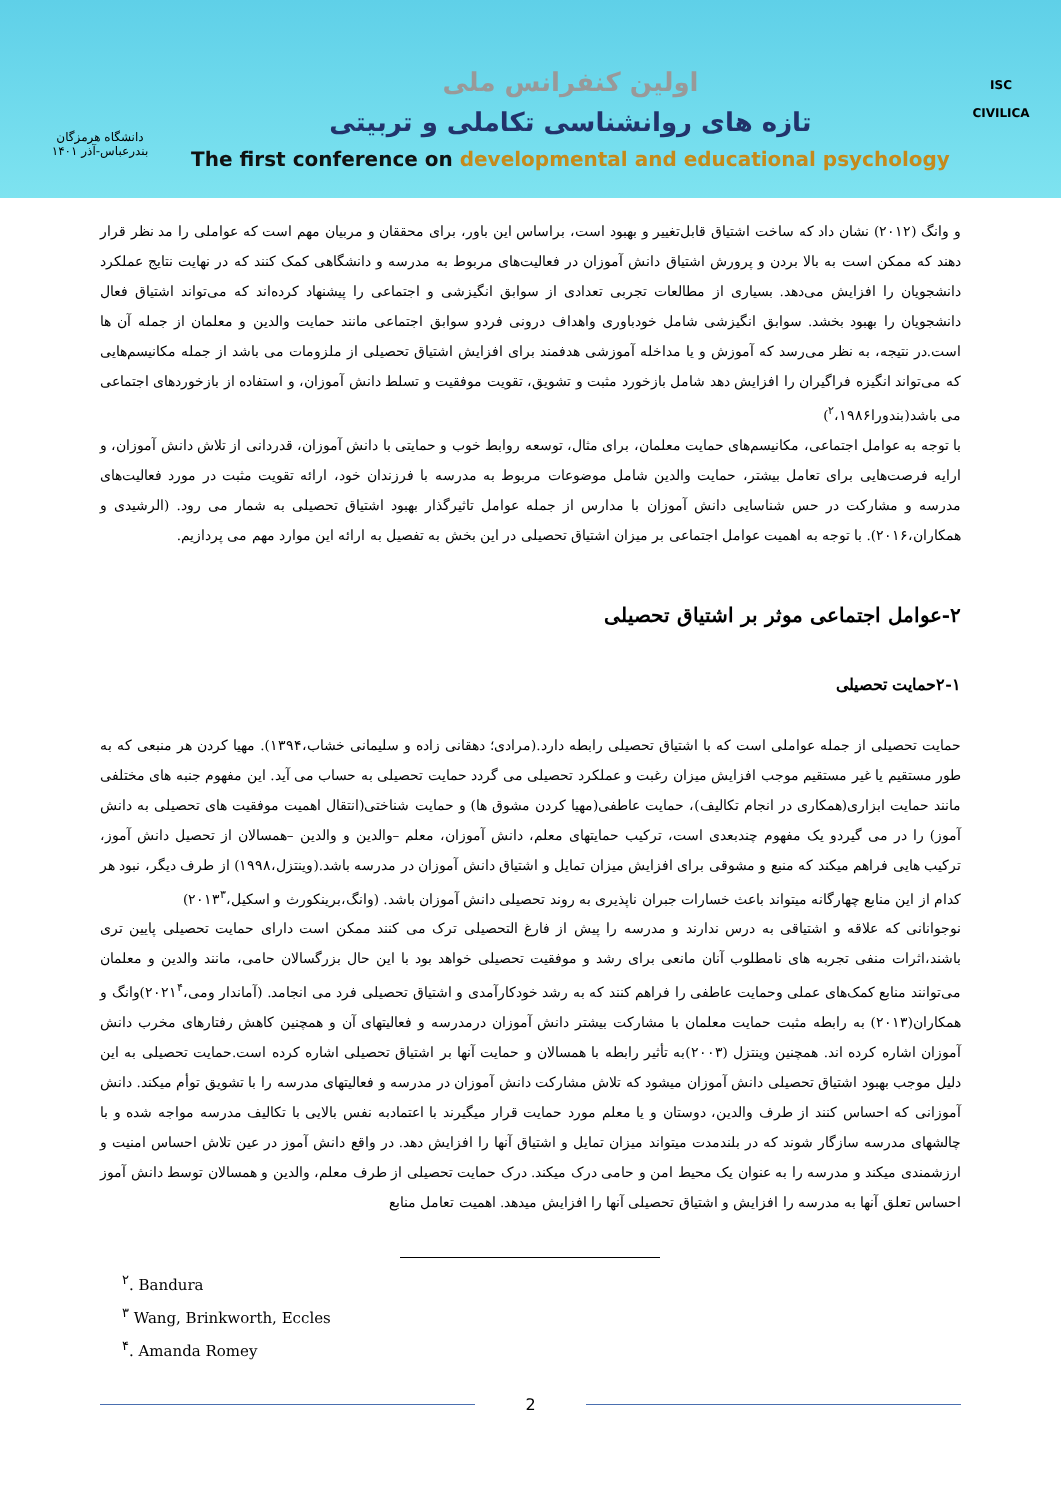دانشگاه هرمزگان
بندرعباس-آذر ۱۴۰۱
اولین کنفرانس ملی
تازه های روانشناسی تکاملی و تربیتی
The first conference on developmental and educational psychology
ISC
CIVILICA
و وانگ (۲۰۱۲) نشان داد که ساخت اشتیاق قابل‌تغییر و بهبود است، براساس این باور، برای محققان و مربیان مهم است که عواملی را مد نظر قرار دهند که ممکن است به بالا بردن و پرورش اشتیاق دانش آموزان در فعالیت‌های مربوط به مدرسه و دانشگاهی کمک کنند که در نهایت نتایج عملکرد دانشجویان را افزایش می‌دهد. بسیاری از مطالعات تجربی تعدادی از سوابق انگیزشی و اجتماعی را پیشنهاد کرده‌اند که می‌تواند اشتیاق فعال دانشجویان را بهبود بخشد. سوابق انگیزشی شامل خودباوری واهداف درونی فردو سوابق اجتماعی مانند حمایت والدین و معلمان از جمله آن ها است.در نتیجه، به نظر می‌رسد که آموزش و یا مداخله آموزشی هدفمند برای افزایش اشتیاق تحصیلی از ملزومات می باشد از جمله مکانیسم‌هایی که می‌تواند انگیزه فراگیران را افزایش دهد شامل بازخورد مثبت و تشویق، تقویت موفقیت و تسلط دانش آموزان، و استفاده از بازخوردهای اجتماعی می باشد(بندورا<sup>۲</sup>،۱۹۸۶)
با توجه به عوامل اجتماعی، مکانیسم‌های حمایت معلمان، برای مثال، توسعه روابط خوب و حمایتی با دانش آموزان، قدردانی از تلاش دانش آموزان، و ارایه فرصت‌هایی برای تعامل بیشتر، حمایت والدین شامل موضوعات مربوط به مدرسه با فرزندان خود، ارائه تقویت مثبت در مورد فعالیت‌های مدرسه و مشارکت در حس شناسایی دانش آموزان با مدارس از جمله عوامل تاثیرگذار بهبود اشتیاق تحصیلی به شمار می رود. (الرشیدی و همکاران،۲۰۱۶). با توجه به اهمیت عوامل اجتماعی بر میزان اشتیاق تحصیلی در این بخش به تفصیل به ارائه این موارد مهم می پردازیم.
۲-عوامل اجتماعی موثر بر اشتیاق تحصیلی
۲-۱حمایت تحصیلی
حمایت تحصیلی از جمله عواملی است که با اشتیاق تحصیلی رابطه دارد.(مرادی؛ دهقانی زاده و سلیمانی خشاب،۱۳۹۴). مهیا کردن هر منبعی که به طور مستقیم یا غیر مستقیم موجب افزایش میزان رغبت و عملکرد تحصیلی می گردد حمایت تحصیلی به حساب می آید. این مفهوم جنبه های مختلفی مانند حمایت ابزاری(همکاری در انجام تکالیف)، حمایت عاطفی(مهیا کردن مشوق ها) و حمایت شناختی(انتقال اهمیت موفقیت های تحصیلی به دانش آموز) را در می گیردو یک مفهوم چندبعدی است، ترکیب حمایتهای معلم، دانش آموزان، معلم –والدین و والدین –همسالان از تحصیل دانش آموز، ترکیب هایی فراهم میکند که منبع و مشوقی برای افزایش میزان تمایل و اشتیاق دانش آموزان در مدرسه باشد.(وینتزل،۱۹۹۸) از طرف دیگر، نبود هر کدام از این منابع چهارگانه میتواند باعث خسارات جبران ناپذیری به روند تحصیلی دانش آموزان باشد. (وانگ،برینکورث و اسکیل،۲۰۱۳<sup>۳</sup>)
نوجوانانی که علاقه و اشتیاقی به درس ندارند و مدرسه را پیش از فارغ التحصیلی ترک می کنند ممکن است دارای حمایت تحصیلی پایین تری باشند،اثرات منفی تجربه های نامطلوب آنان مانعی برای رشد و موفقیت تحصیلی خواهد بود با این حال بزرگسالان حامی، مانند والدین و معلمان می‌توانند منابع کمک‌های عملی وحمایت عاطفی را فراهم کنند که به رشد خودکارآمدی و اشتیاق تحصیلی فرد می انجامد. (آماندار ومی،۲۰۲۱<sup>۴</sup>)وانگ و همکاران(۲۰۱۳) به رابطه مثبت حمایت معلمان با مشارکت بیشتر دانش آموزان درمدرسه و فعالیتهای آن و همچنین کاهش رفتارهای مخرب دانش آموزان اشاره کرده اند. همچنین وینتزل (۲۰۰۳)به تأثیر رابطه با همسالان و حمایت آنها بر اشتیاق تحصیلی اشاره کرده است.حمایت تحصیلی به این دلیل موجب بهبود اشتیاق تحصیلی دانش آموزان میشود که تلاش مشارکت دانش آموزان در مدرسه و فعالیتهای مدرسه را با تشویق توأم میکند. دانش آموزانی که احساس کنند از طرف والدین، دوستان و یا معلم مورد حمایت قرار میگیرند با اعتمادبه نفس بالایی با تکالیف مدرسه مواجه شده و با چالشهای مدرسه سازگار شوند که در بلندمدت میتواند میزان تمایل و اشتیاق آنها را افزایش دهد. در واقع دانش آموز در عین تلاش احساس امنیت و ارزشمندی میکند و مدرسه را به عنوان یک محیط امن و حامی درک میکند. درک حمایت تحصیلی از طرف معلم، والدین و همسالان توسط دانش آموز احساس تعلق آنها به مدرسه را افزایش و اشتیاق تحصیلی آنها را افزایش میدهد. اهمیت تعامل منابع
<sup>۲</sup>. Bandura
<sup>۳</sup> Wang, Brinkworth, Eccles
<sup>۴</sup>. Amanda Romey
2